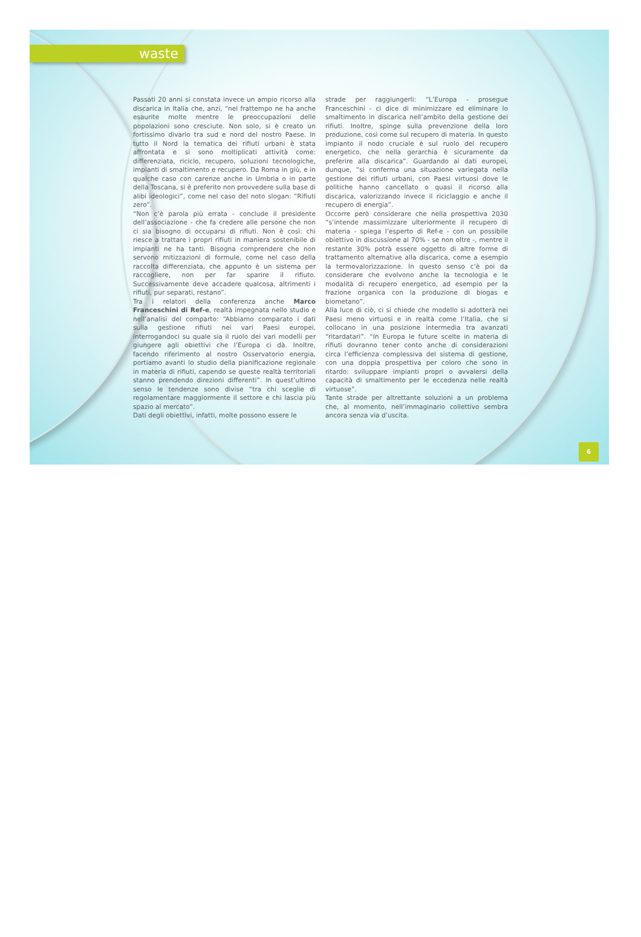waste
Passati 20 anni si constata invece un ampio ricorso alla discarica in Italia che, anzi, “nel frattempo ne ha anche esaurite molte mentre le preoccupazioni delle popolazioni sono cresciute. Non solo, si è creato un fortissimo divario tra sud e nord del nostro Paese. In tutto il Nord la tematica dei rifiuti urbani è stata affrontata e si sono moltiplicati attività come: differenziata, riciclo, recupero, soluzioni tecnologiche, impianti di smaltimento e recupero. Da Roma in giù, e in qualche caso con carenze anche in Umbria o in parte della Toscana, si è preferito non provvedere sulla base di alibi ideologici”, come nel caso del noto slogan: “Rifiuti zero”.
“Non c’è parola più errata - conclude il presidente dell’associazione - che fa credere alle persone che non ci sia bisogno di occuparsi di rifiuti. Non è così: chi riesce a trattare i propri rifiuti in maniera sostenibile di impianti ne ha tanti. Bisogna comprendere che non servono mitizzazioni di formule, come nel caso della raccolta differenziata, che appunto è un sistema per raccogliere, non per far sparire il rifiuto. Successivamente deve accadere qualcosa, altrimenti i rifiuti, pur separati, restano”.
Tra i relatori della conferenza anche Marco Franceschini di Ref-e, realtà impegnata nello studio e nell’analisi del comparto: “Abbiamo comparato i dati sulla gestione rifiuti nei vari Paesi europei, interrogandoci su quale sia il ruolo dei vari modelli per giungere agli obiettivi che l’Europa ci dà. Inoltre, facendo riferimento al nostro Osservatorio energia, portiamo avanti lo studio della pianificazione regionale in materia di rifiuti, capendo se queste realtà territoriali stanno prendendo direzioni differenti”. In quest’ultimo senso le tendenze sono divise “tra chi sceglie di regolamentare maggiormente il settore e chi lascia più spazio al mercato”.
Dati degli obiettivi, infatti, molte possono essere le
strade per raggiungerli: “L’Europa - prosegue Franceschini - ci dice di minimizzare ed eliminare lo smaltimento in discarica nell’ambito della gestione dei rifiuti. Inoltre, spinge sulla prevenzione della loro produzione, così come sul recupero di materia. In questo impianto il nodo cruciale è sul ruolo del recupero energetico, che nella gerarchia è sicuramente da preferire alla discarica”. Guardando ai dati europei, dunque, “si conferma una situazione variegata nella gestione dei rifiuti urbani, con Paesi virtuosi dove le politiche hanno cancellato o quasi il ricorso alla discarica, valorizzando invece il riciclaggio e anche il recupero di energia”.
Occorre però considerare che nella prospettiva 2030 “s’intende massimizzare ulteriormente il recupero di materia - spiega l’esperto di Ref-e - con un possibile obiettivo in discussione al 70% - se non oltre -, mentre il restante 30% potrà essere oggetto di altre forme di trattamento alternative alla discarica, come a esempio la termovalorizzazione. In questo senso c’è poi da considerare che evolvono anche la tecnologia e le modalità di recupero energetico, ad esempio per la frazione organica con la produzione di biogas e biometano”.
Alla luce di ciò, ci si chiede che modello si adotterà nei Paesi meno virtuosi e in realtà come l’Italia, che si collocano in una posizione intermedia tra avanzati “ritardatari”. “In Europa le future scelte in materia di rifiuti dovranno tener conto anche di considerazioni circa l’efficienza complessiva del sistema di gestione, con una doppia prospettiva per coloro che sono in ritardo: sviluppare impianti propri o avvalersi della capacità di smaltimento per le eccedenza nelle realtà virtuose”.
Tante strade per altrettante soluzioni a un problema che, al momento, nell’immaginario collettivo sembra ancora senza via d’uscita.
6